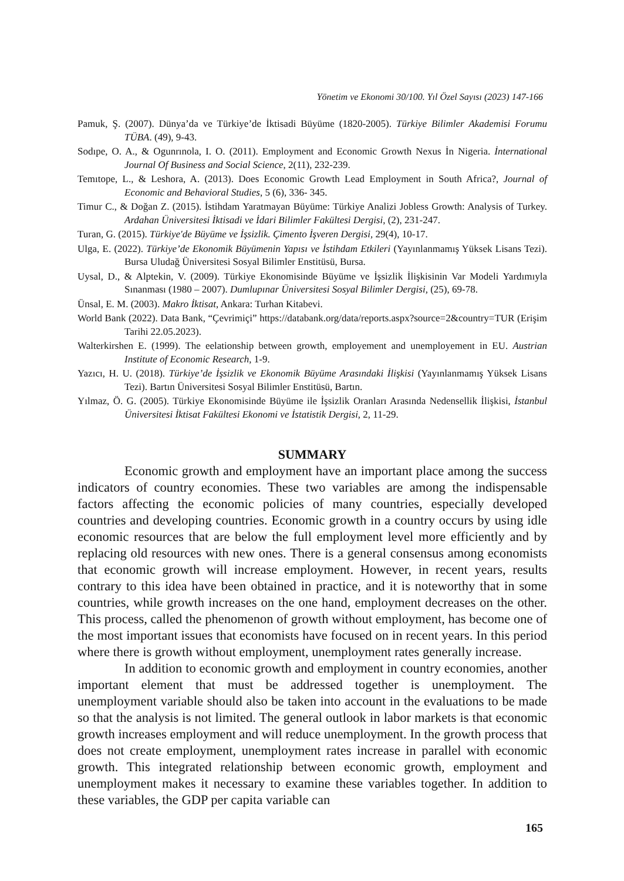Yönetim ve Ekonomi 30/100. Yıl Özel Sayısı (2023) 147-166
Pamuk, Ş. (2007). Dünya’da ve Türkiye’de İktisadi Büyüme (1820-2005). Türkiye Bilimler Akademisi Forumu TÜBA. (49), 9-43.
Sodıpe, O. A., & Ogunrınola, I. O. (2011). Employment and Economic Growth Nexus İn Nigeria. İnternational Journal Of Business and Social Science, 2(11), 232-239.
Temıtope, L., & Leshora, A. (2013). Does Economic Growth Lead Employment in South Africa?, Journal of Economic and Behavioral Studies, 5 (6), 336- 345.
Timur C., & Doğan Z. (2015). İstihdam Yaratmayan Büyüme: Türkiye Analizi Jobless Growth: Analysis of Turkey. Ardahan Üniversitesi İktisadi ve İdari Bilimler Fakültesi Dergisi, (2), 231-247.
Turan, G. (2015). Türkiye'de Büyüme ve İşsizlik. Çimento İşveren Dergisi, 29(4), 10-17.
Ulga, E. (2022). Türkiye’de Ekonomik Büyümenin Yapısı ve İstihdam Etkileri (Yayınlanmamış Yüksek Lisans Tezi). Bursa Uludağ Üniversitesi Sosyal Bilimler Enstitüsü, Bursa.
Uysal, D., & Alptekin, V. (2009). Türkiye Ekonomisinde Büyüme ve İşsizlik İlişkisinin Var Modeli Yardımıyla Sınanması (1980 – 2007). Dumlupınar Üniversitesi Sosyal Bilimler Dergisi, (25), 69-78.
Ünsal, E. M. (2003). Makro İktisat, Ankara: Turhan Kitabevi.
World Bank (2022). Data Bank, “Çevrimiçi” https://databank.org/data/reports.aspx?source=2&country=TUR (Erişim Tarihi 22.05.2023).
Walterkirshen E. (1999). The eelationship between growth, employement and unemployement in EU. Austrian Institute of Economic Research, 1-9.
Yazıcı, H. U. (2018). Türkiye’de İşsizlik ve Ekonomik Büyüme Arasındaki İlişkisi (Yayınlanmamış Yüksek Lisans Tezi). Bartın Üniversitesi Sosyal Bilimler Enstitüsü, Bartın.
Yılmaz, Ö. G. (2005). Türkiye Ekonomisinde Büyüme ile İşsizlik Oranları Arasında Nedensellik İlişkisi, İstanbul Üniversitesi İktisat Fakültesi Ekonomi ve İstatistik Dergisi, 2, 11-29.
SUMMARY
Economic growth and employment have an important place among the success indicators of country economies. These two variables are among the indispensable factors affecting the economic policies of many countries, especially developed countries and developing countries. Economic growth in a country occurs by using idle economic resources that are below the full employment level more efficiently and by replacing old resources with new ones. There is a general consensus among economists that economic growth will increase employment. However, in recent years, results contrary to this idea have been obtained in practice, and it is noteworthy that in some countries, while growth increases on the one hand, employment decreases on the other. This process, called the phenomenon of growth without employment, has become one of the most important issues that economists have focused on in recent years. In this period where there is growth without employment, unemployment rates generally increase.
In addition to economic growth and employment in country economies, another important element that must be addressed together is unemployment. The unemployment variable should also be taken into account in the evaluations to be made so that the analysis is not limited. The general outlook in labor markets is that economic growth increases employment and will reduce unemployment. In the growth process that does not create employment, unemployment rates increase in parallel with economic growth. This integrated relationship between economic growth, employment and unemployment makes it necessary to examine these variables together. In addition to these variables, the GDP per capita variable can
165